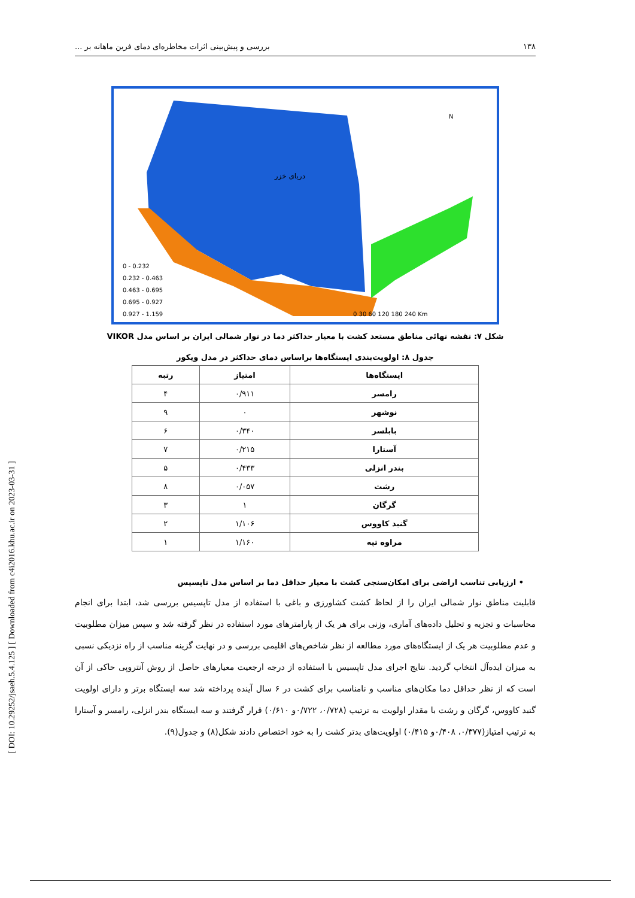[ DOI: 10.29252/jsaeh.5.4.125 ] [ Downloaded from c4i2016.khu.ac.ir on 2023-03-31 ]
۱۳۸ بررسی و پیش‌بینی اثرات مخاطره‌ای دمای فرین ماهانه بر ...
دریای خزر
0 - 0.232
0.232 - 0.463
0.463 - 0.695
0.695 - 0.927
0.927 - 1.159
N
0 30 60 120 180 240 Km
شکل ۷: نقشه نهائی مناطق مستعد کشت با معیار حداکثر دما در نوار شمالی ایران بر اساس مدل VIKOR
جدول ۸: اولویت‌بندی ایستگاه‌ها براساس دمای حداکثر در مدل ویکور
| ایستگاه‌ها | امتیاز | رتبه |
| --- | --- | --- |
| رامسر | ۰/۹۱۱ | ۴ |
| نوشهر | ۰ | ۹ |
| بابلسر | ۰/۳۴۰ | ۶ |
| آستارا | ۰/۲۱۵ | ۷ |
| بندر انزلی | ۰/۴۳۳ | ۵ |
| رشت | ۰/۰۵۷ | ۸ |
| گرگان | ۱ | ۳ |
| گنبد کاووس | ۱/۱۰۶ | ۲ |
| مراوه تپه | ۱/۱۶۰ | ۱ |
• ارزیابی تناسب اراضی برای امکان‌سنجی کشت با معیار حداقل دما بر اساس مدل تاپسیس
قابلیت مناطق نوار شمالی ایران را از لحاظ کشت کشاورزی و باغی با استفاده از مدل تاپسیس بررسی شد، ابتدا برای انجام محاسبات و تجزیه و تحلیل داده‌های آماری، وزنی برای هر یک از پارامترهای مورد استفاده در نظر گرفته شد و سپس میزان مطلوبیت و عدم مطلوبیت هر یک از ایستگاه‌های مورد مطالعه از نظر شاخص‌های اقلیمی بررسی و در نهایت گزینه مناسب از راه نزدیکی نسبی به میزان ایده‌آل انتخاب گردید. نتایج اجرای مدل تاپسیس با استفاده از درجه ارجعیت معیارهای حاصل از روش آنتروپی حاکی از آن است که از نظر حداقل دما مکان‌های مناسب و نامناسب برای کشت در ۶ سال آینده پرداخته شد سه ایستگاه برتر و دارای اولویت گنبد کاووس، گرگان و رشت با مقدار اولویت به ترتیب (۰/۷۲۸، ۰/۷۲۲و ۰/۶۱۰) قرار گرفتند و سه ایستگاه بندر انزلی، رامسر و آستارا به ترتیب امتیاز(۰/۳۷۷، ۰/۴۰۸و ۰/۴۱۵) اولویت‌های بدتر کشت را به خود اختصاص دادند شکل(۸) و جدول(۹).